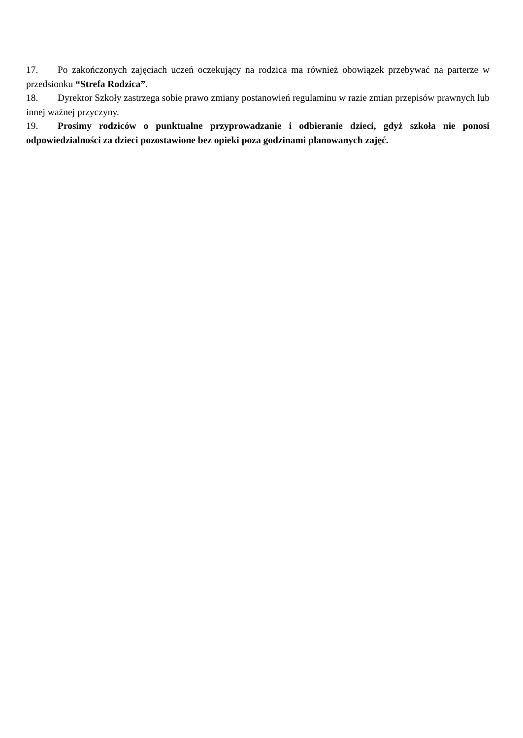17. Po zakończonych zajęciach uczeń oczekujący na rodzica ma również obowiązek przebywać na parterze w przedsionku “Strefa Rodzica”.
18. Dyrektor Szkoły zastrzega sobie prawo zmiany postanowień regulaminu w razie zmian przepisów prawnych lub innej ważnej przyczyny.
19. Prosimy rodziców o punktualne przyprowadzanie i odbieranie dzieci, gdyż szkoła nie ponosi odpowiedzialności za dzieci pozostawione bez opieki poza godzinami planowanych zajęć.